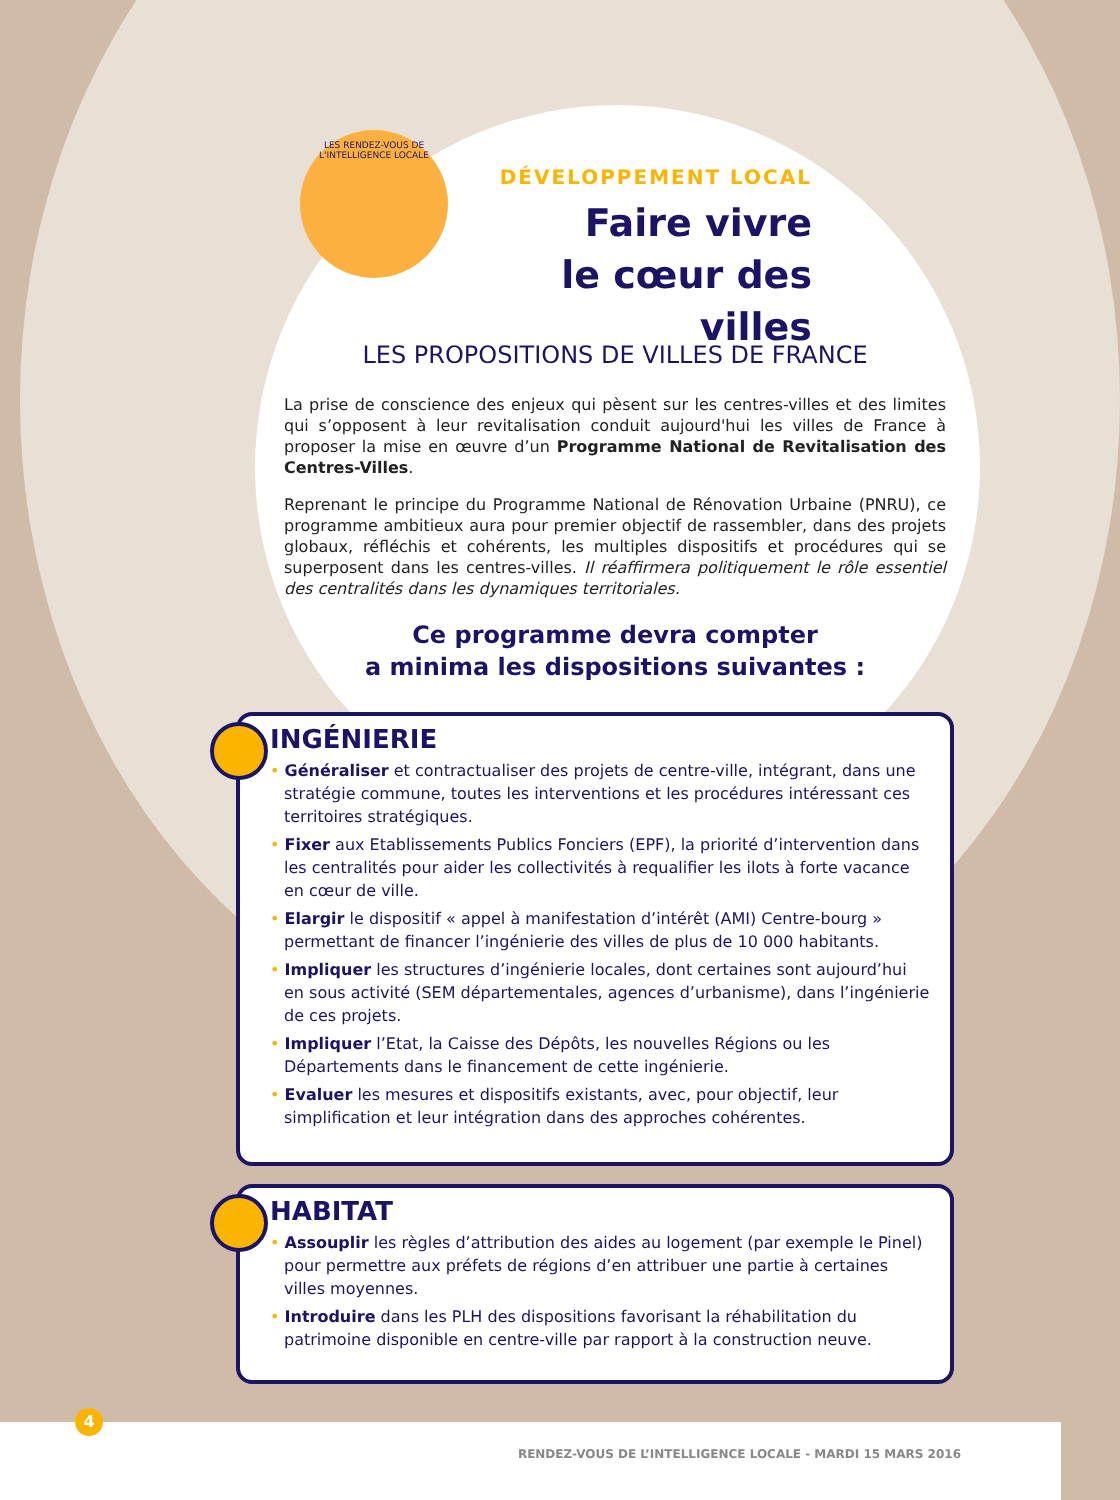LES RENDEZ-VOUS DE L'INTELLIGENCE LOCALE
DÉVELOPPEMENT LOCAL
Faire vivre
le cœur des villes
LES PROPOSITIONS DE VILLES DE FRANCE
La prise de conscience des enjeux qui pèsent sur les centres-villes et des limites qui s’opposent à leur revitalisation conduit aujourd'hui les villes de France à proposer la mise en œuvre d’un Programme National de Revitalisation des Centres-Villes.
Reprenant le principe du Programme National de Rénovation Urbaine (PNRU), ce programme ambitieux aura pour premier objectif de rassembler, dans des projets globaux, réfléchis et cohérents, les multiples dispositifs et procédures qui se superposent dans les centres-villes. Il réaffirmera politiquement le rôle essentiel des centralités dans les dynamiques territoriales.
Ce programme devra compter
a minima les dispositions suivantes :
INGÉNIERIE
• Généraliser et contractualiser des projets de centre-ville, intégrant, dans une stratégie commune, toutes les interventions et les procédures intéressant ces territoires stratégiques.
• Fixer aux Etablissements Publics Fonciers (EPF), la priorité d’intervention dans les centralités pour aider les collectivités à requalifier les ilots à forte vacance en cœur de ville.
• Elargir le dispositif « appel à manifestation d’intérêt (AMI) Centre-bourg » permettant de financer l’ingénierie des villes de plus de 10 000 habitants.
• Impliquer les structures d’ingénierie locales, dont certaines sont aujourd’hui en sous activité (SEM départementales, agences d’urbanisme), dans l’ingénierie de ces projets.
• Impliquer l’Etat, la Caisse des Dépôts, les nouvelles Régions ou les Départements dans le financement de cette ingénierie.
• Evaluer les mesures et dispositifs existants, avec, pour objectif, leur simplification et leur intégration dans des approches cohérentes.
HABITAT
• Assouplir les règles d’attribution des aides au logement (par exemple le Pinel) pour permettre aux préfets de régions d’en attribuer une partie à certaines villes moyennes.
• Introduire dans les PLH des dispositions favorisant la réhabilitation du patrimoine disponible en centre-ville par rapport à la construction neuve.
4
RENDEZ-VOUS DE L’INTELLIGENCE LOCALE - MARDI 15 MARS 2016